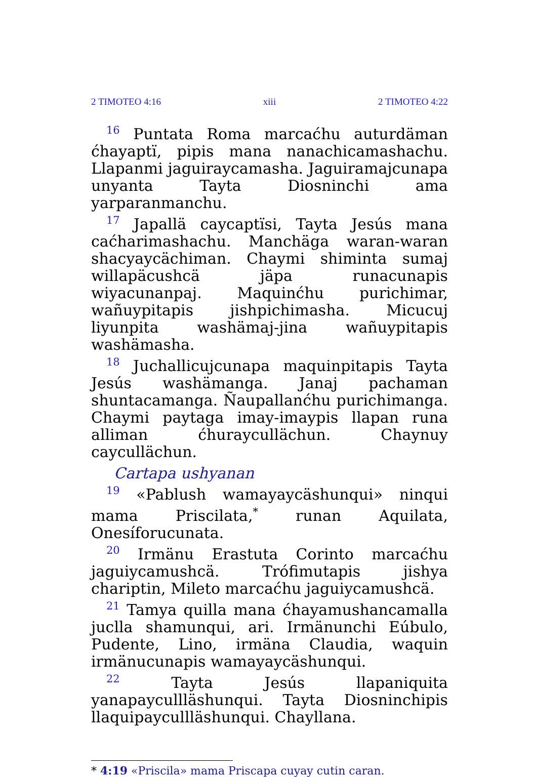2 TIMOTEO 4:16 xiii 2 TIMOTEO 4:22
<sup>16</sup> Puntata Roma marcaćhu auturdäman ćhayaptï, pipis mana nanachicamashachu. Llapanmi jaguiraycamasha. Jaguiramajcunapa unyanta Tayta Diosninchi ama yarparanmanchu.
<sup>17</sup> Japallä caycaptïsi, Tayta Jesús mana caćharimashachu. Manchäga waran-waran shacyaycächiman. Chaymi shiminta sumaj willapäcushcä jäpa runacunapis wiyacunanpaj. Maquinćhu purichimar, wañuypitapis jishpichimasha. Micucuj liyunpita washämaj-jina wañuypitapis washämasha.
<sup>18</sup> Juchallicujcunapa maquinpitapis Tayta Jesús washämanga. Janaj pachaman shuntacamanga. Ñaupallanćhu purichimanga. Chaymi paytaga imay-imaypis llapan runa alliman ćhuraycullächun. Chaynuy caycullächun.
Cartapa ushyanan
<sup>19</sup> «Pablush wamayaycäshunqui» ninqui mama Priscilata,<sup>*</sup> runan Aquilata, Onesíforucunata.
<sup>20</sup> Irmänu Erastuta Corinto marcaćhu jaguiycamushcä. Trófimutapis jishya chariptin, Mileto marcaćhu jaguiycamushcä.
<sup>21</sup> Tamya quilla mana ćhayamushancamalla juclla shamunqui, ari. Irmänunchi Eúbulo, Pudente, Lino, irmäna Claudia, waquin irmänucunapis wamayaycäshunqui.
<sup>22</sup> Tayta Jesús llapaniquita yanapaycullläshunqui. Tayta Diosninchipis llaquipaycullläshunqui. Chayllana.
* 4:19 «Priscila» mama Priscapa cuyay cutin caran.